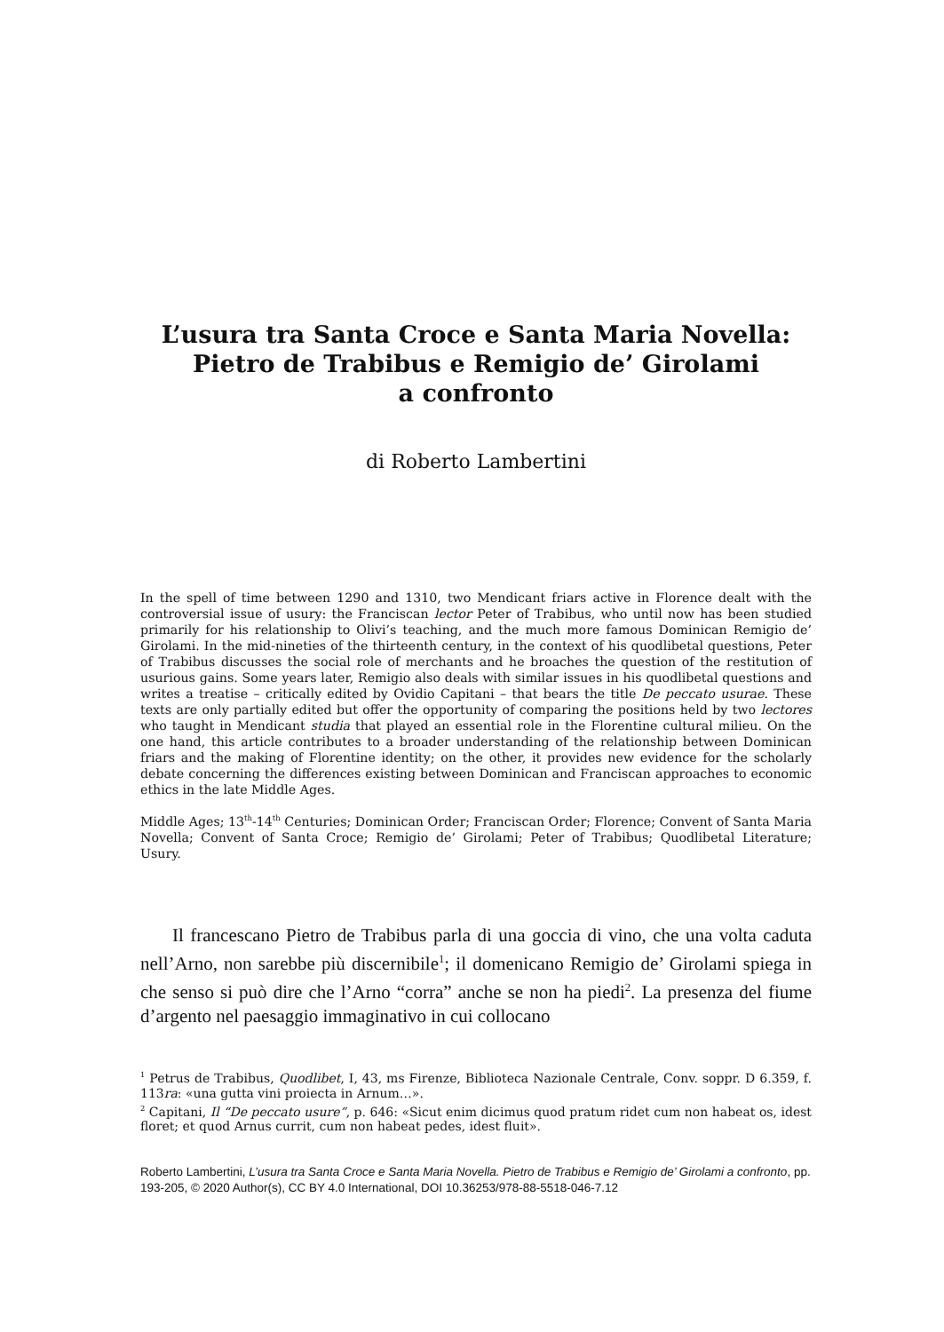L’usura tra Santa Croce e Santa Maria Novella:
Pietro de Trabibus e Remigio de’ Girolami
a confronto
di Roberto Lambertini
In the spell of time between 1290 and 1310, two Mendicant friars active in Florence dealt with the controversial issue of usury: the Franciscan lector Peter of Trabibus, who until now has been studied primarily for his relationship to Olivi’s teaching, and the much more famous Dominican Remigio de’ Girolami. In the mid-nineties of the thirteenth century, in the context of his quodlibetal questions, Peter of Trabibus discusses the social role of merchants and he broaches the question of the restitution of usurious gains. Some years later, Remigio also deals with similar issues in his quodlibetal questions and writes a treatise – critically edited by Ovidio Capitani – that bears the title De peccato usurae. These texts are only partially edited but offer the opportunity of comparing the positions held by two lectores who taught in Mendicant studia that played an essential role in the Florentine cultural milieu. On the one hand, this article contributes to a broader understanding of the relationship between Dominican friars and the making of Florentine identity; on the other, it provides new evidence for the scholarly debate concerning the differences existing between Dominican and Franciscan approaches to economic ethics in the late Middle Ages.
Middle Ages; 13<sup>th</sup>-14<sup>th</sup> Centuries; Dominican Order; Franciscan Order; Florence; Convent of Santa Maria Novella; Convent of Santa Croce; Remigio de’ Girolami; Peter of Trabibus; Quodlibetal Literature; Usury.
Il francescano Pietro de Trabibus parla di una goccia di vino, che una volta caduta nell’Arno, non sarebbe più discernibile<sup>1</sup>; il domenicano Remigio de’ Girolami spiega in che senso si può dire che l’Arno “corra” anche se non ha piedi<sup>2</sup>. La presenza del fiume d’argento nel paesaggio immaginativo in cui collocano
<sup>1</sup> Petrus de Trabibus, Quodlibet, I, 43, ms Firenze, Biblioteca Nazionale Centrale, Conv. soppr. D 6.359, f. 113ra: «una gutta vini proiecta in Arnum…».
<sup>2</sup> Capitani, Il “De peccato usure”, p. 646: «Sicut enim dicimus quod pratum ridet cum non habeat os, idest floret; et quod Arnus currit, cum non habeat pedes, idest fluit».
Roberto Lambertini, L’usura tra Santa Croce e Santa Maria Novella. Pietro de Trabibus e Remigio de’ Girolami a confronto, pp. 193-205, © 2020 Author(s), CC BY 4.0 International, DOI 10.36253/978-88-5518-046-7.12